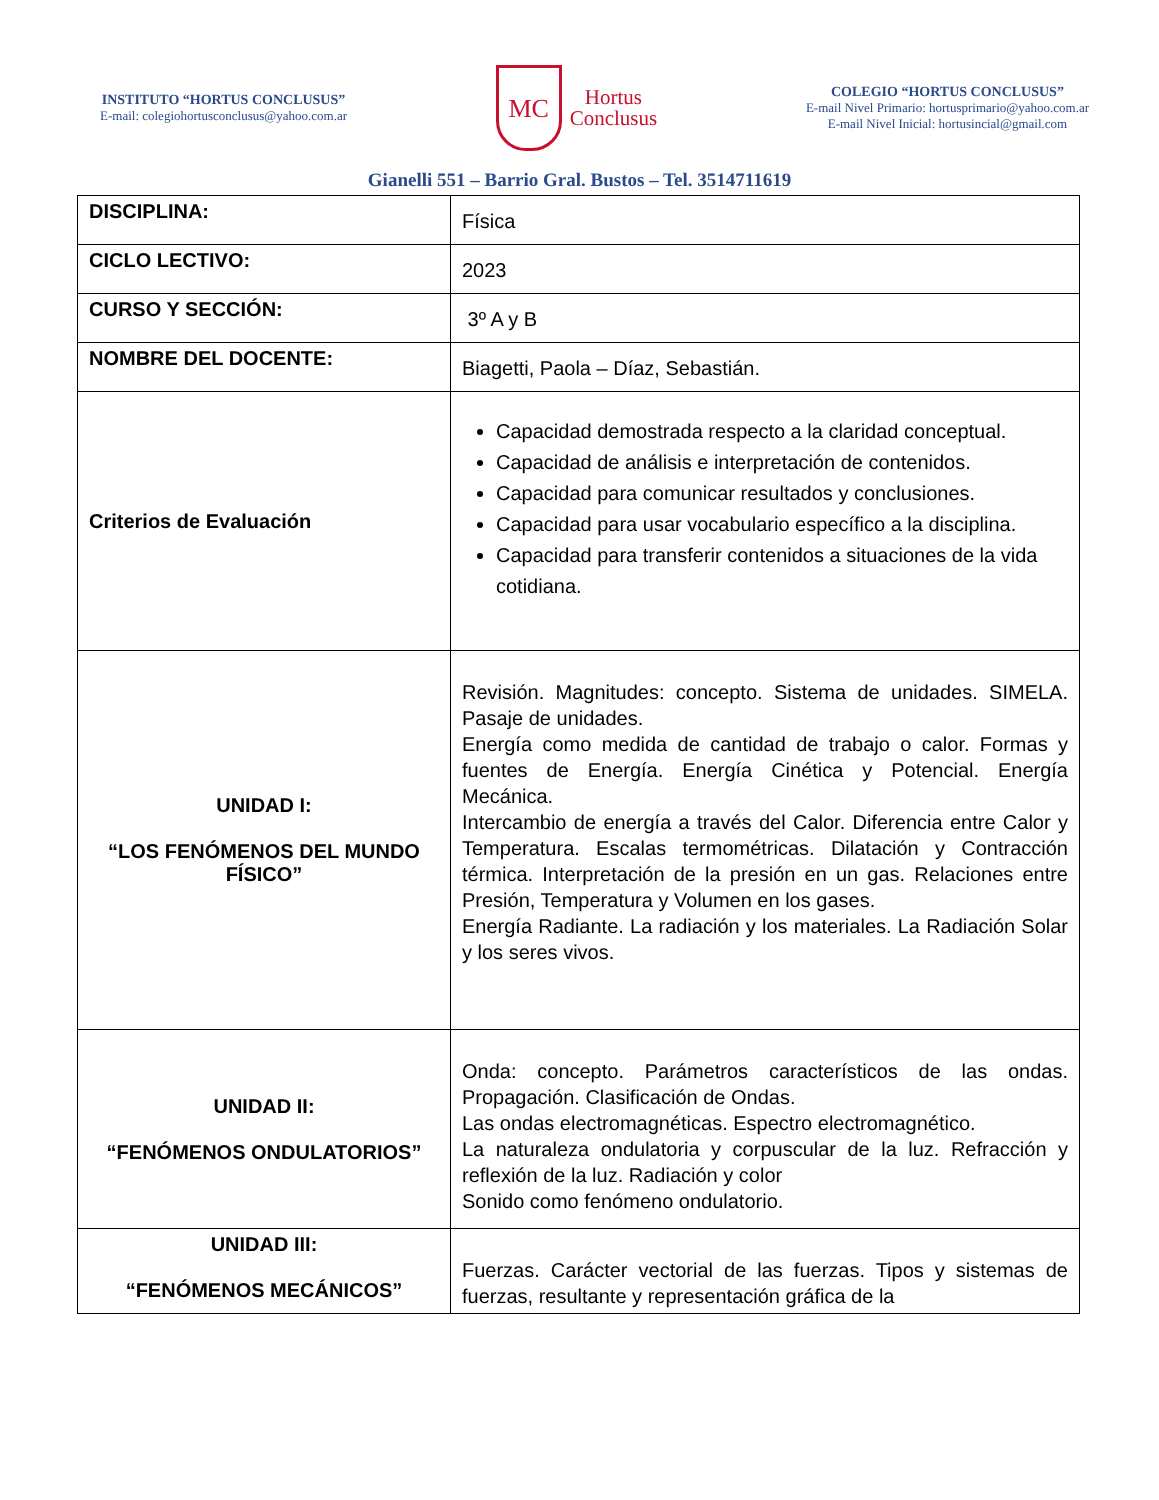INSTITUTO “HORTUS CONCLUSUS”
E-mail: colegiohortusconclusus@yahoo.com.ar
MC
Hortus
Conclusus
COLEGIO “HORTUS CONCLUSUS”
E-mail Nivel Primario: hortusprimario@yahoo.com.ar
E-mail Nivel Inicial: hortusincial@gmail.com
Gianelli 551 – Barrio Gral. Bustos – Tel. 3514711619
| DISCIPLINA: | Física |
| CICLO LECTIVO: | 2023 |
| CURSO Y SECCIÓN: | 3º A y B |
| NOMBRE DEL DOCENTE: | Biagetti, Paola – Díaz, Sebastián. |
| Criterios de Evaluación | Capacidad demostrada respecto a la claridad conceptual. Capacidad de análisis e interpretación de contenidos. Capacidad para comunicar resultados y conclusiones. Capacidad para usar vocabulario específico a la disciplina. Capacidad para transferir contenidos a situaciones de la vida cotidiana. |
| UNIDAD I: “LOS FENÓMENOS DEL MUNDO FÍSICO” | Revisión. Magnitudes: concepto. Sistema de unidades. SIMELA. Pasaje de unidades. Energía como medida de cantidad de trabajo o calor. Formas y fuentes de Energía. Energía Cinética y Potencial. Energía Mecánica. Intercambio de energía a través del Calor. Diferencia entre Calor y Temperatura. Escalas termométricas. Dilatación y Contracción térmica. Interpretación de la presión en un gas. Relaciones entre Presión, Temperatura y Volumen en los gases. Energía Radiante. La radiación y los materiales. La Radiación Solar y los seres vivos. |
| UNIDAD II: “FENÓMENOS ONDULATORIOS” | Onda: concepto. Parámetros característicos de las ondas. Propagación. Clasificación de Ondas. Las ondas electromagnéticas. Espectro electromagnético. La naturaleza ondulatoria y corpuscular de la luz. Refracción y reflexión de la luz. Radiación y color Sonido como fenómeno ondulatorio. |
| UNIDAD III: “FENÓMENOS MECÁNICOS” | Fuerzas. Carácter vectorial de las fuerzas. Tipos y sistemas de fuerzas, resultante y representación gráfica de la |